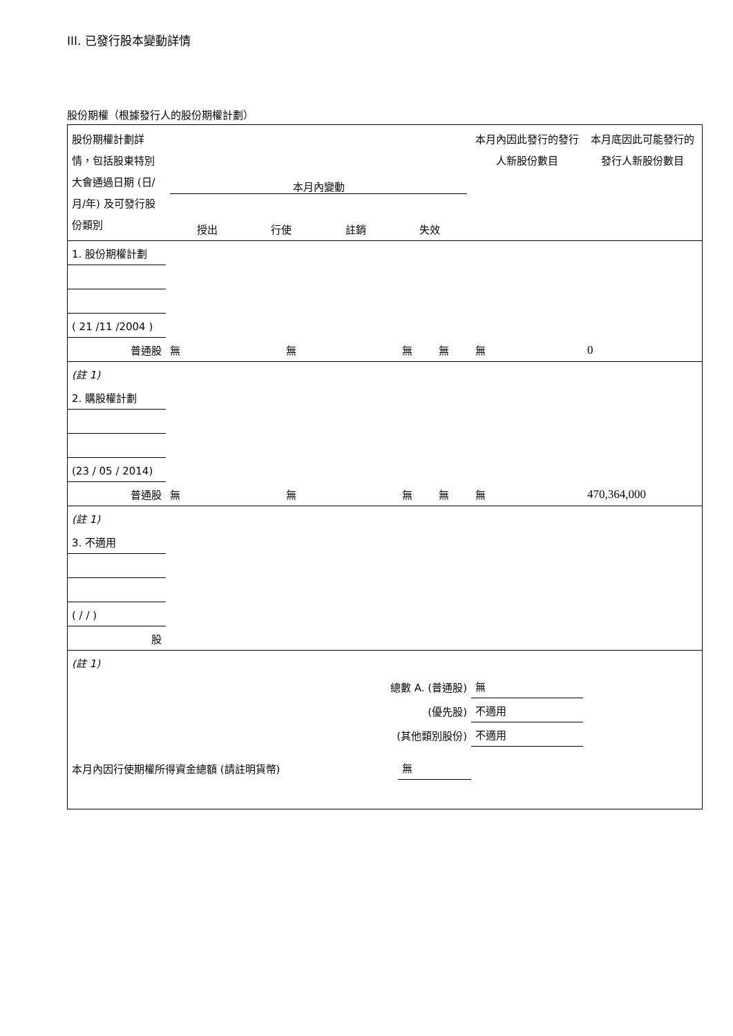III. 已發行股本變動詳情
股份期權（根據發行人的股份期權計劃）
| 股份期權計劃詳情，包括股東特別大會通過日期 (日/月/年) 及可發行股份類別 | 本月內變動 授出 行使 註銷 失效 | | | | 本月內因此發行的發行人新股份數目 | 本月底因此可能發行的發行人新股份數目 |
| 1. 股份期權計劃 | | | | | | |
| ( 21 /11 /2004 ) | | | | | | |
| 普通股 | 無 | 無 | 無 | 無 | 無 | 0 |
| (註 1) | | | | | | |
| 2. 購股權計劃 | | | | | | |
| (23 / 05 / 2014) | | | | | | |
| 普通股 | 無 | 無 | 無 | 無 | 無 | 470,364,000 |
| (註 1) | | | | | | |
| 3. 不適用 | | | | | | |
| ( / / ) | | | | | | |
| 股 | | | | | | |
| (註 1) | | | | | | |
| 總數 A. (普通股) | | | | | 無 | |
| (優先股) | | | | | 不適用 | |
| (其他類別股份) | | | | | 不適用 | |
| 本月內因行使期權所得資金總額 (請註明貨幣) | | | 無 | | | |